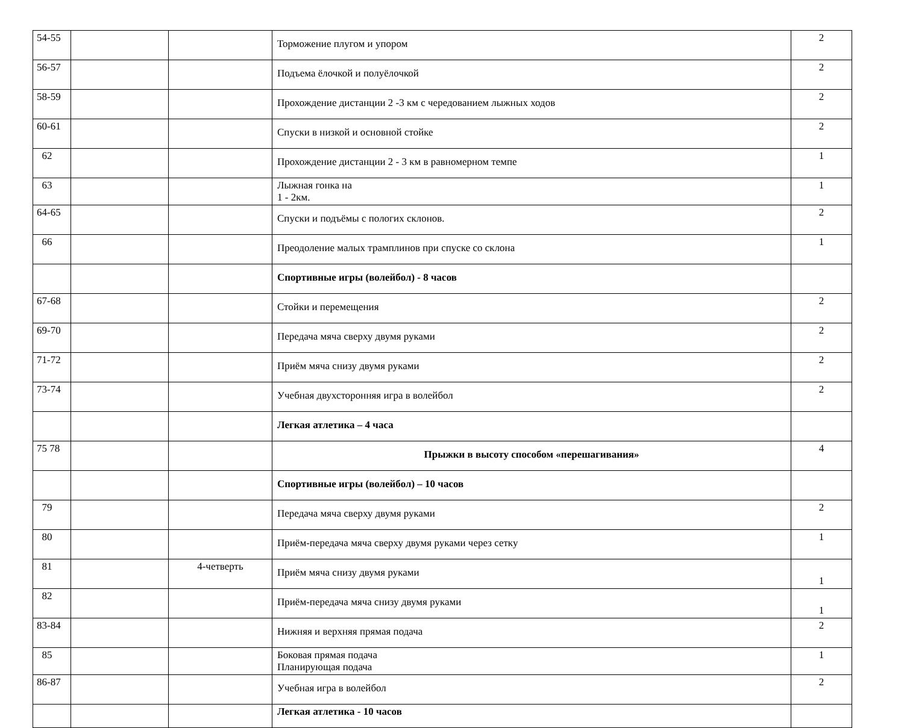| 54-55 | | | Торможение плугом и упором | 2 |
| 56-57 | | | Подъема ёлочкой и полуёлочкой | 2 |
| 58-59 | | | Прохождение дистанции 2 -3 км с чередованием лыжных ходов | 2 |
| 60-61 | | | Спуски в низкой и основной стойке | 2 |
| 62 | | | Прохождение дистанции 2 - 3 км в равномерном темпе | 1 |
| 63 | | | Лыжная гонка на 1 - 2км. | 1 |
| 64-65 | | | Спуски и подъёмы с пологих склонов. | 2 |
| 66 | | | Преодоление малых трамплинов при спуске со склона | 1 |
| | | | Спортивные игры (волейбол) - 8 часов | |
| 67-68 | | | Стойки и перемещения | 2 |
| 69-70 | | | Передача мяча сверху двумя руками | 2 |
| 71-72 | | | Приём мяча снизу двумя руками | 2 |
| 73-74 | | | Учебная двухсторонняя игра в волейбол | 2 |
| | | | Легкая атлетика – 4 часа | |
| 75 78 | | | Прыжки в высоту способом «перешагивания» | 4 |
| | | | Спортивные игры (волейбол) – 10 часов | |
| 79 | | | Передача мяча сверху двумя руками | 2 |
| 80 | | | Приём-передача мяча сверху двумя руками через сетку | 1 |
| 81 | | 4-четверть | Приём мяча снизу двумя руками | 1 |
| 82 | | | Приём-передача мяча снизу двумя руками | 1 |
| 83-84 | | | Нижняя и верхняя прямая подача | 2 |
| 85 | | | Боковая прямая подача Планирующая подача | 1 |
| 86-87 | | | Учебная игра в волейбол | 2 |
| | | | Легкая атлетика - 10 часов | |